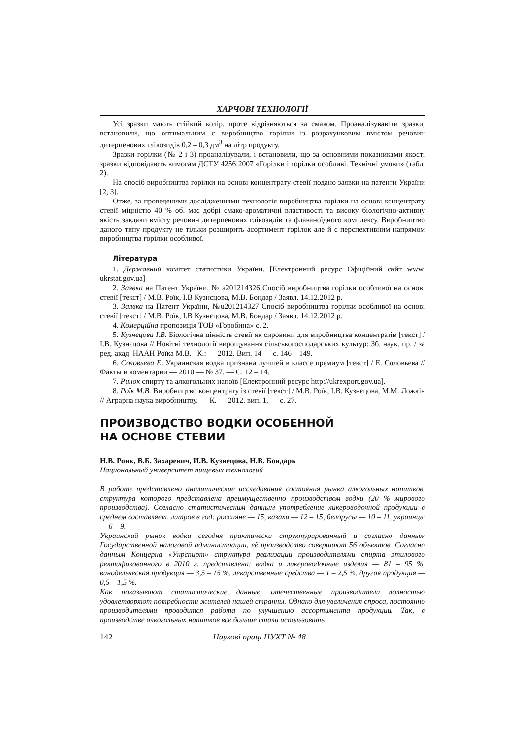ХАРЧОВІ ТЕХНОЛОГІЇ
Усі зразки мають стійкий колір, проте відрізняються за смаком. Проаналізувавши зразки, встановили, що оптимальним є виробництво горілки із розрахунковим вмістом речовин дитерпенових глікозидів 0,2 – 0,3 дм<sup>3</sup> на літр продукту.
Зразки горілки (№ 2 і 3) проаналізували, і встановили, що за основними показниками якості зразки відповідають вимогам ДСТУ 4256:2007 «Горілки і горілки особливі. Технічні умови» (табл. 2).
На спосіб виробництва горілки на основі концентрату стевії подано заявки на патенти України [2, 3].
Отже, за проведеними дослідженнями технологія виробництва горілки на основі концентрату стевії міцністю 40 % об. має добрі смако-ароматичні властивості та високу біологічно-активну якість завдяки вмісту речовин дитерпенових глікозидів та флаваноїдного комплексу. Виробництво даного типу продукту не тільки розширить асортимент горілок але й є перспективним напрямом виробництва горілки особливої.
Література
1. Державний комітет статистики України. [Електронний ресурс Офіційний сайт www. ukrstat.gov.ua]
2. Заявка на Патент України, № а201214326 Спосіб виробництва горілки особливої на основі стевії [текст] / М.В. Роїк, І.В Кузнєцова, М.В. Бондар / Заявл. 14.12.2012 р.
3. Заявка на Патент України, №u201214327 Спосіб виробництва горілки особливої на основі стевії [текст] / М.В. Роїк, І.В Кузнєцова, М.В. Бондар / Заявл. 14.12.2012 р.
4. Комерційна пропозиція ТОВ «Горобина» с. 2.
5. Кузнєцова І.В. Біологічна цінність стевії як сировини для виробництва концентратів [текст] / І.В. Кузнєцова // Новітні технології вирощування сільськогосподарських культур: Зб. наук. пр. / за ред. акад. НААН Роїка М.В. –К.: — 2012. Вип. 14 — с. 146 – 149.
6. Соловьева Е. Украинская водка признана лучшей в классе премиум [текст] / Е. Соловьева // Факты и коментарии — 2010 — № 37. — С. 12 – 14.
7. Ринок спирту та алкогольних напоїв [Електронний ресурс http://ukrexport.gov.ua].
8. Роїк М.В. Виробництво концентрату із стевії [текст] / М.В. Роїк, І.В. Кузнєцова, М.М. Ложкін // Аграрна наука виробництву. — К. — 2012. вип. 1, — с. 27.
ПРОИЗВОДСТВО ВОДКИ ОСОБЕННОЙ
НА ОСНОВЕ СТЕВИИ
Н.В. Роик, В.Б. Захаревич, И.В. Кузнецова, Н.В. Бондарь
Национальный университет пищевых технологий
В работе представлено аналитические исследования состояния рынка алкогольных напитков, структура которого представлена преимущественно производством водки (20 % мирового производства). Согласно статистическим данным употребление ликероводочной продукции в среднем составляет, литров в год: россияне — 15, казахи — 12 – 15, белорусы — 10 – 11, украинцы — 6 – 9.
Украинский рынок водки сегодня практически структурированный и согласно данным Государственной налоговой администрации, её производство совершают 56 объектов. Согласно данным Концерна «Укрспирт» структура реализации производителями спирта этилового ректификованного в 2010 г. представлена: водка и ликероводочные изделия — 81 – 95 %, винодельческая продукция — 3,5 – 15 %, лекарственные средства — 1 – 2,5 %, другая продукция — 0,5 – 1,5 %.
Как показывают статистические данные, отечественные производители полностью удовлетворяют потребности жителей нашей странны. Однако для увеличения спроса, постоянно производителями проводится работа по улучшению ассортимента продукции. Так, в производстве алкогольных напитков все больше стали использовать
142 Наукові праці НУХТ № 48